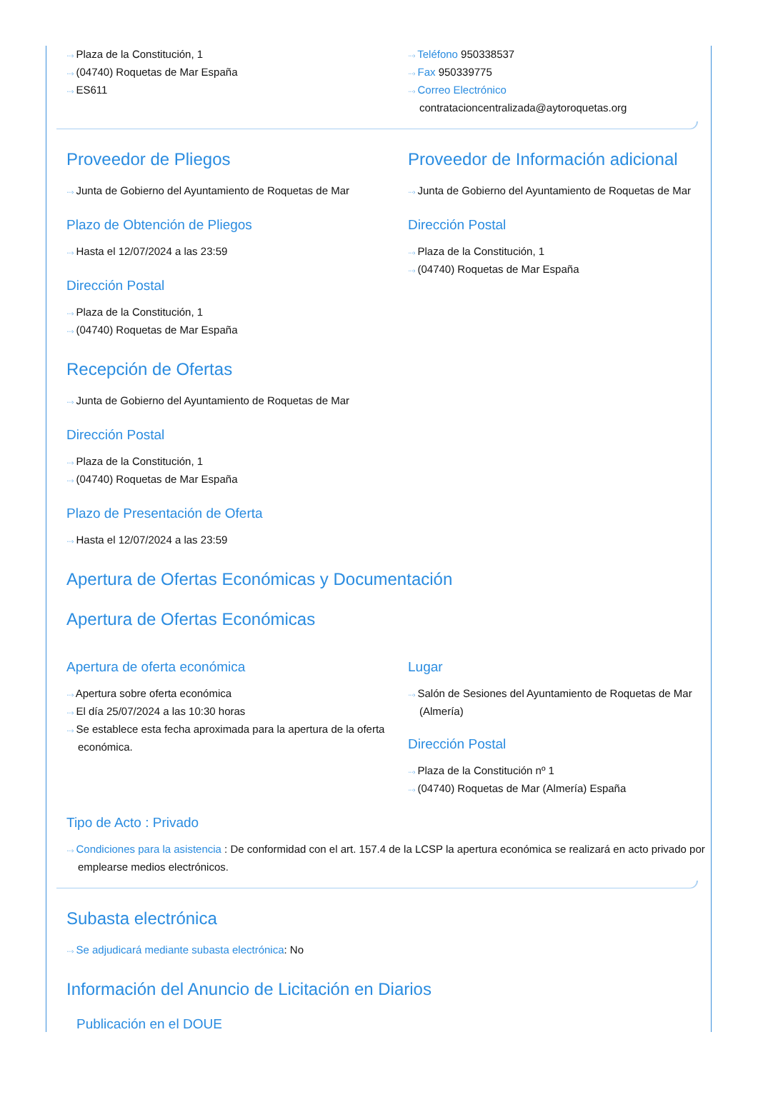···› Plaza de la Constitución, 1
···› (04740) Roquetas de Mar España
···› ES611
···› Teléfono 950338537
···› Fax 950339775
···› Correo Electrónico
contratacioncentralizada@aytoroquetas.org
Proveedor de Pliegos
···› Junta de Gobierno del Ayuntamiento de Roquetas de Mar
Plazo de Obtención de Pliegos
···› Hasta el 12/07/2024 a las 23:59
Dirección Postal
···› Plaza de la Constitución, 1
···› (04740) Roquetas de Mar España
Recepción de Ofertas
···› Junta de Gobierno del Ayuntamiento de Roquetas de Mar
Dirección Postal
···› Plaza de la Constitución, 1
···› (04740) Roquetas de Mar España
Plazo de Presentación de Oferta
···› Hasta el 12/07/2024 a las 23:59
Proveedor de Información adicional
···› Junta de Gobierno del Ayuntamiento de Roquetas de Mar
Dirección Postal
···› Plaza de la Constitución, 1
···› (04740) Roquetas de Mar España
Apertura de Ofertas Económicas y Documentación
Apertura de Ofertas Económicas
Apertura de oferta económica
···› Apertura sobre oferta económica
···› El día 25/07/2024 a las 10:30 horas
···› Se establece esta fecha aproximada para la apertura de la oferta económica.
Lugar
···› Salón de Sesiones del Ayuntamiento de Roquetas de Mar (Almería)
Dirección Postal
···› Plaza de la Constitución nº 1
···› (04740) Roquetas de Mar (Almería) España
Tipo de Acto : Privado
···› Condiciones para la asistencia : De conformidad con el art. 157.4 de la LCSP la apertura económica se realizará en acto privado por emplearse medios electrónicos.
Subasta electrónica
···› Se adjudicará mediante subasta electrónica: No
Información del Anuncio de Licitación en Diarios
Publicación en el DOUE